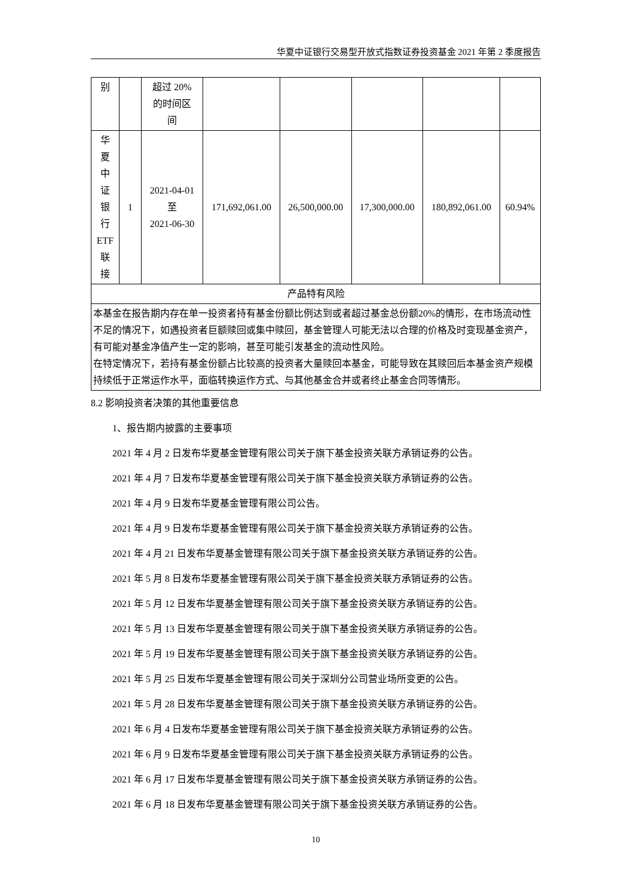华夏中证银行交易型开放式指数证券投资基金 2021 年第 2 季度报告
| 别 | | 超过 20% 的时间区 间 | | | | | |
| 华 夏 中 证 银 行 ETF 联 接 | 1 | 2021-04-01 至 2021-06-30 | 171,692,061.00 | 26,500,000.00 | 17,300,000.00 | 180,892,061.00 | 60.94% |
| 产品特有风险 | | | | | | | |
| 本基金在报告期内存在单一投资者持有基金份额比例达到或者超过基金总份额20%的情形，在市场流动性不足的情况下，如遇投资者巨额赎回或集中赎回，基金管理人可能无法以合理的价格及时变现基金资产，有可能对基金净值产生一定的影响，甚至可能引发基金的流动性风险。 在特定情况下，若持有基金份额占比较高的投资者大量赎回本基金，可能导致在其赎回后本基金资产规模持续低于正常运作水平，面临转换运作方式、与其他基金合并或者终止基金合同等情形。 | | | | | | | |
8.2 影响投资者决策的其他重要信息
1、报告期内披露的主要事项
2021 年 4 月 2 日发布华夏基金管理有限公司关于旗下基金投资关联方承销证券的公告。
2021 年 4 月 7 日发布华夏基金管理有限公司关于旗下基金投资关联方承销证券的公告。
2021 年 4 月 9 日发布华夏基金管理有限公司公告。
2021 年 4 月 9 日发布华夏基金管理有限公司关于旗下基金投资关联方承销证券的公告。
2021 年 4 月 21 日发布华夏基金管理有限公司关于旗下基金投资关联方承销证券的公告。
2021 年 5 月 8 日发布华夏基金管理有限公司关于旗下基金投资关联方承销证券的公告。
2021 年 5 月 12 日发布华夏基金管理有限公司关于旗下基金投资关联方承销证券的公告。
2021 年 5 月 13 日发布华夏基金管理有限公司关于旗下基金投资关联方承销证券的公告。
2021 年 5 月 19 日发布华夏基金管理有限公司关于旗下基金投资关联方承销证券的公告。
2021 年 5 月 25 日发布华夏基金管理有限公司关于深圳分公司营业场所变更的公告。
2021 年 5 月 28 日发布华夏基金管理有限公司关于旗下基金投资关联方承销证券的公告。
2021 年 6 月 4 日发布华夏基金管理有限公司关于旗下基金投资关联方承销证券的公告。
2021 年 6 月 9 日发布华夏基金管理有限公司关于旗下基金投资关联方承销证券的公告。
2021 年 6 月 17 日发布华夏基金管理有限公司关于旗下基金投资关联方承销证券的公告。
2021 年 6 月 18 日发布华夏基金管理有限公司关于旗下基金投资关联方承销证券的公告。
10